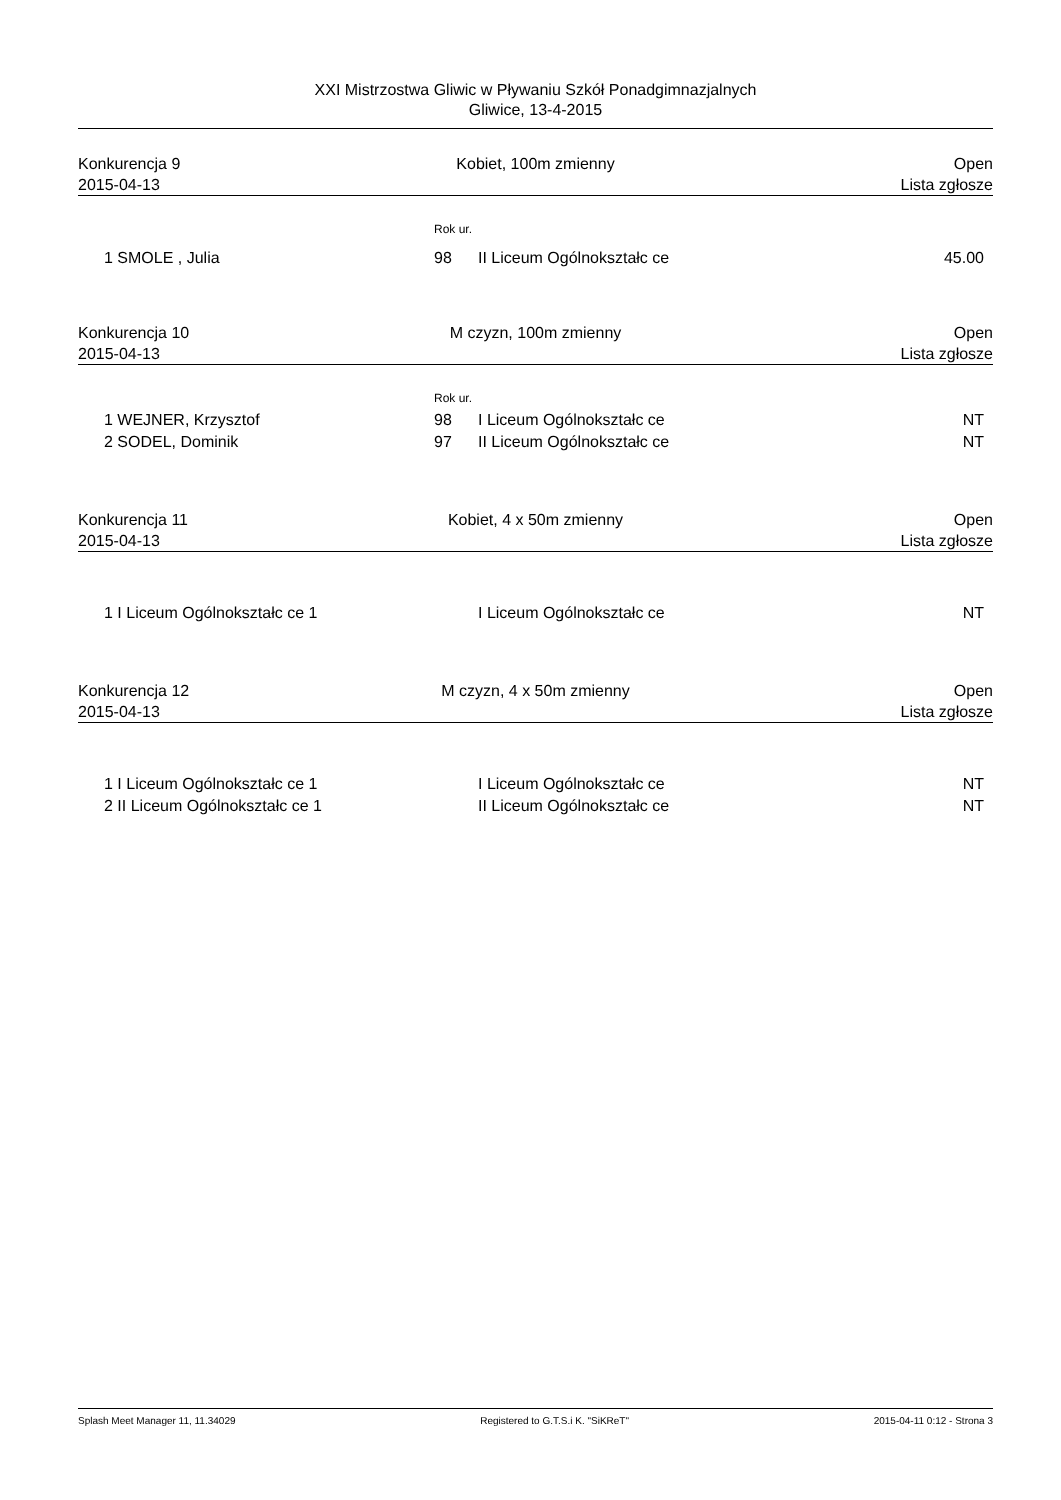XXI Mistrzostwa Gliwic w Pływaniu Szkół Ponadgimnazjalnych
Gliwice, 13-4-2015
Konkurencja 9
2015-04-13
Kobiet, 100m zmienny
Open
Lista zgłosze
| | Rok ur. | | |
| 1 SMOLE , Julia | 98 | II Liceum Ogólnokształc ce | 45.00 |
Konkurencja 10
2015-04-13
M czyzn, 100m zmienny
Open
Lista zgłosze
| | Rok ur. | | |
| 1 WEJNER, Krzysztof | 98 | I Liceum Ogólnokształc ce | NT |
| 2 SODEL, Dominik | 97 | II Liceum Ogólnokształc ce | NT |
Konkurencja 11
2015-04-13
Kobiet, 4 x 50m zmienny
Open
Lista zgłosze
| 1 I Liceum Ogólnokształc ce 1 | I Liceum Ogólnokształc ce | NT |
Konkurencja 12
2015-04-13
M czyzn, 4 x 50m zmienny
Open
Lista zgłosze
| 1 I Liceum Ogólnokształc ce 1 | I Liceum Ogólnokształc ce | NT |
| 2 II Liceum Ogólnokształc ce 1 | II Liceum Ogólnokształc ce | NT |
Splash Meet Manager 11, 11.34029 Registered to G.T.S.i K. "SiKReT" 2015-04-11 0:12 - Strona 3